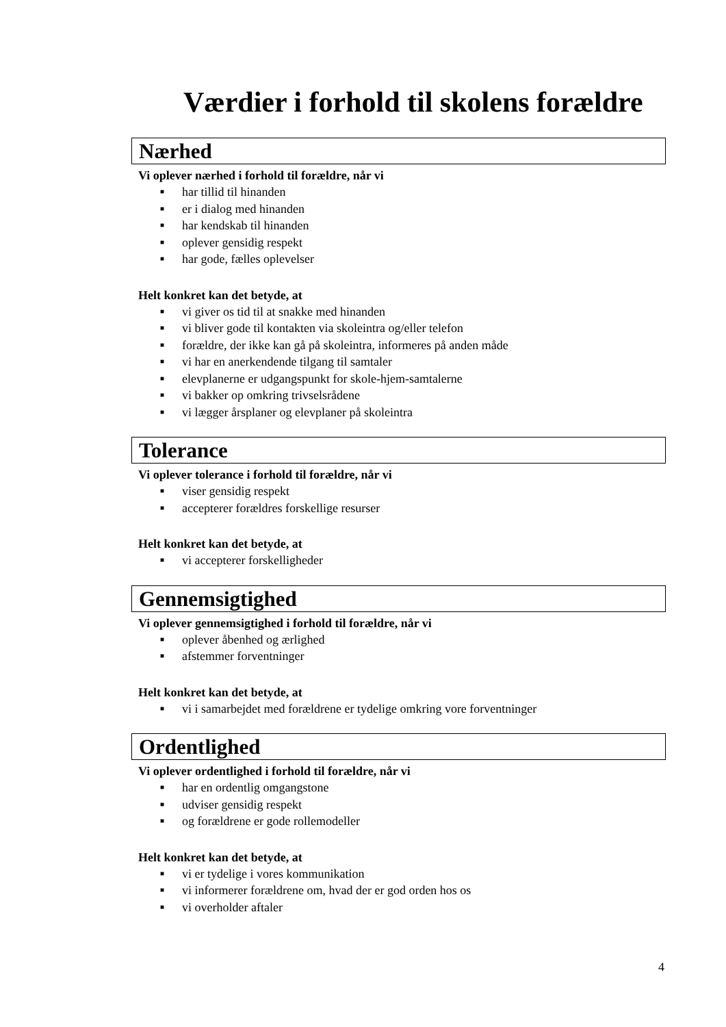Værdier i forhold til skolens forældre
Nærhed
Vi oplever nærhed i forhold til forældre, når vi
■ har tillid til hinanden
■ er i dialog med hinanden
■ har kendskab til hinanden
■ oplever gensidig respekt
■ har gode, fælles oplevelser
Helt konkret kan det betyde, at
■ vi giver os tid til at snakke med hinanden
■ vi bliver gode til kontakten via skoleintra og/eller telefon
■ forældre, der ikke kan gå på skoleintra, informeres på anden måde
■ vi har en anerkendende tilgang til samtaler
■ elevplanerne er udgangspunkt for skole-hjem-samtalerne
■ vi bakker op omkring trivselsrådene
■ vi lægger årsplaner og elevplaner på skoleintra
Tolerance
Vi oplever tolerance i forhold til forældre, når vi
■ viser gensidig respekt
■ accepterer forældres forskellige resurser
Helt konkret kan det betyde, at
■ vi accepterer forskelligheder
Gennemsigtighed
Vi oplever gennemsigtighed i forhold til forældre, når vi
■ oplever åbenhed og ærlighed
■ afstemmer forventninger
Helt konkret kan det betyde, at
■ vi i samarbejdet med forældrene er tydelige omkring vore forventninger
Ordentlighed
Vi oplever ordentlighed i forhold til forældre, når vi
■ har en ordentlig omgangstone
■ udviser gensidig respekt
■ og forældrene er gode rollemodeller
Helt konkret kan det betyde, at
■ vi er tydelige i vores kommunikation
■ vi informerer forældrene om, hvad der er god orden hos os
■ vi overholder aftaler
4